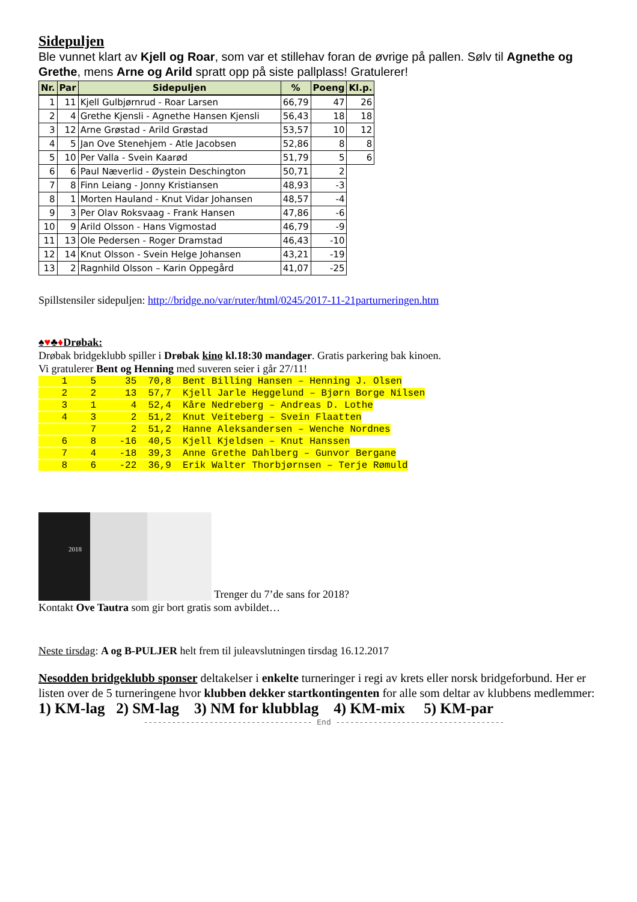Sidepuljen
Ble vunnet klart av Kjell og Roar, som var et stillehav foran de øvrige på pallen. Sølv til Agnethe og Grethe, mens Arne og Arild spratt opp på siste pallplass! Gratulerer!
| Nr. | Par | Sidepuljen | % | Poeng | Kl.p. |
| --- | --- | --- | --- | --- | --- |
| 1 | 11 | Kjell Gulbjørnrud - Roar Larsen | 66,79 | 47 | 26 |
| 2 | 4 | Grethe Kjensli - Agnethe Hansen Kjensli | 56,43 | 18 | 18 |
| 3 | 12 | Arne Grøstad - Arild Grøstad | 53,57 | 10 | 12 |
| 4 | 5 | Jan Ove Stenehjem - Atle Jacobsen | 52,86 | 8 | 8 |
| 5 | 10 | Per Valla - Svein Kaarød | 51,79 | 5 | 6 |
| 6 | 6 | Paul Næverlid - Øystein Deschington | 50,71 | 2 | |
| 7 | 8 | Finn Leiang - Jonny Kristiansen | 48,93 | -3 | |
| 8 | 1 | Morten Hauland - Knut Vidar Johansen | 48,57 | -4 | |
| 9 | 3 | Per Olav Roksvaag - Frank Hansen | 47,86 | -6 | |
| 10 | 9 | Arild Olsson - Hans Vigmostad | 46,79 | -9 | |
| 11 | 13 | Ole Pedersen - Roger Dramstad | 46,43 | -10 | |
| 12 | 14 | Knut Olsson - Svein Helge Johansen | 43,21 | -19 | |
| 13 | 2 | Ragnhild Olsson – Karin Oppegård | 41,07 | -25 | |
Spillstensiler sidepuljen: http://bridge.no/var/ruter/html/0245/2017-11-21parturneringen.htm
♠♥♣♦Drøbak:
Drøbak bridgeklubb spiller i Drøbak kino kl.18:30 mandager. Gratis parkering bak kinoen.
Vi gratulerer Bent og Henning med suveren seier i går 27/11!
    1    5     35  70,8  Bent Billing Hansen – Henning J. Olsen
    2    2     13  57,7  Kjell Jarle Heggelund – Bjørn Borge Nilsen
    3    1      4  52,4  Kåre Nedreberg – Andreas D. Lothe
    4    3      2  51,2  Knut Veiteberg – Svein Flaatten
         7      2  51,2  Hanne Aleksandersen – Wenche Nordnes
    6    8    -16  40,5  Kjell Kjeldsen – Knut Hanssen
    7    4    -18  39,3  Anne Grethe Dahlberg – Gunvor Bergane
    8    6    -22  36,9  Erik Walter Thorbjørnsen – Terje Rømuld
2018 Trenger du 7’de sans for 2018?
Kontakt Ove Tautra som gir bort gratis som avbildet…
Neste tirsdag: A og B-PULJER helt frem til juleavslutningen tirsdag 16.12.2017
Nesodden bridgeklubb sponser deltakelser i enkelte turneringer i regi av krets eller norsk bridgeforbund. Her er listen over de 5 turneringene hvor klubben dekker startkontingenten for alle som deltar av klubbens medlemmer: 1) KM-lag 2) SM-lag 3) NM for klubblag 4) KM-mix 5) KM-par
------------------------------------ End ------------------------------------